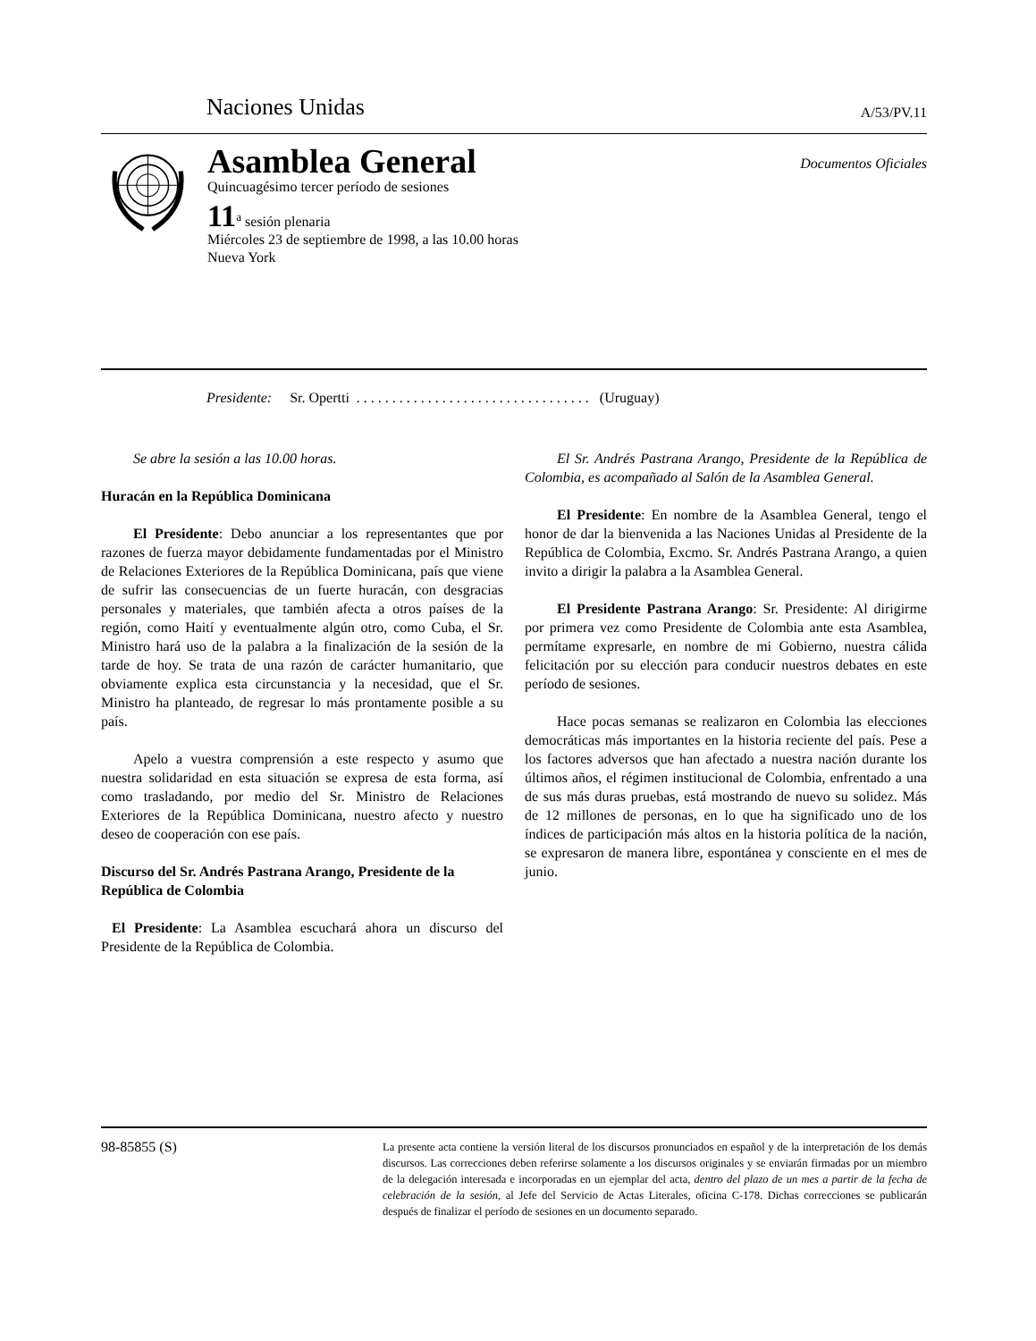Naciones Unidas A/53/PV.11
Asamblea General
Quincuagésimo tercer período de sesiones
Documentos Oficiales
11<sup>a</sup> sesión plenaria
Miércoles 23 de septiembre de 1998, a las 10.00 horas
Nueva York
Presidente: Sr. Opertti . . . . . . . . . . . . . . . . . . . . . . . . . . . . . . . . . (Uruguay)
Se abre la sesión a las 10.00 horas.
Huracán en la República Dominicana
El Presidente: Debo anunciar a los representantes que por razones de fuerza mayor debidamente fundamentadas por el Ministro de Relaciones Exteriores de la República Dominicana, país que viene de sufrir las consecuencias de un fuerte huracán, con desgracias personales y materiales, que también afecta a otros países de la región, como Haití y eventualmente algún otro, como Cuba, el Sr. Ministro hará uso de la palabra a la finalización de la sesión de la tarde de hoy. Se trata de una razón de carácter humanitario, que obviamente explica esta circunstancia y la necesidad, que el Sr. Ministro ha planteado, de regresar lo más prontamente posible a su país.
Apelo a vuestra comprensión a este respecto y asumo que nuestra solidaridad en esta situación se expresa de esta forma, así como trasladando, por medio del Sr. Ministro de Relaciones Exteriores de la República Dominicana, nuestro afecto y nuestro deseo de cooperación con ese país.
Discurso del Sr. Andrés Pastrana Arango, Presidente de la República de Colombia
El Presidente: La Asamblea escuchará ahora un discurso del Presidente de la República de Colombia.
El Sr. Andrés Pastrana Arango, Presidente de la República de Colombia, es acompañado al Salón de la Asamblea General.
El Presidente: En nombre de la Asamblea General, tengo el honor de dar la bienvenida a las Naciones Unidas al Presidente de la República de Colombia, Excmo. Sr. Andrés Pastrana Arango, a quien invito a dirigir la palabra a la Asamblea General.
El Presidente Pastrana Arango: Sr. Presidente: Al dirigirme por primera vez como Presidente de Colombia ante esta Asamblea, permítame expresarle, en nombre de mi Gobierno, nuestra cálida felicitación por su elección para conducir nuestros debates en este período de sesiones.
Hace pocas semanas se realizaron en Colombia las elecciones democráticas más importantes en la historia reciente del país. Pese a los factores adversos que han afectado a nuestra nación durante los últimos años, el régimen institucional de Colombia, enfrentado a una de sus más duras pruebas, está mostrando de nuevo su solidez. Más de 12 millones de personas, en lo que ha significado uno de los índices de participación más altos en la historia política de la nación, se expresaron de manera libre, espontánea y consciente en el mes de junio.
98-85855 (S)
La presente acta contiene la versión literal de los discursos pronunciados en español y de la interpretación de los demás discursos. Las correcciones deben referirse solamente a los discursos originales y se enviarán firmadas por un miembro de la delegación interesada e incorporadas en un ejemplar del acta, dentro del plazo de un mes a partir de la fecha de celebración de la sesión, al Jefe del Servicio de Actas Literales, oficina C-178. Dichas correcciones se publicarán después de finalizar el período de sesiones en un documento separado.